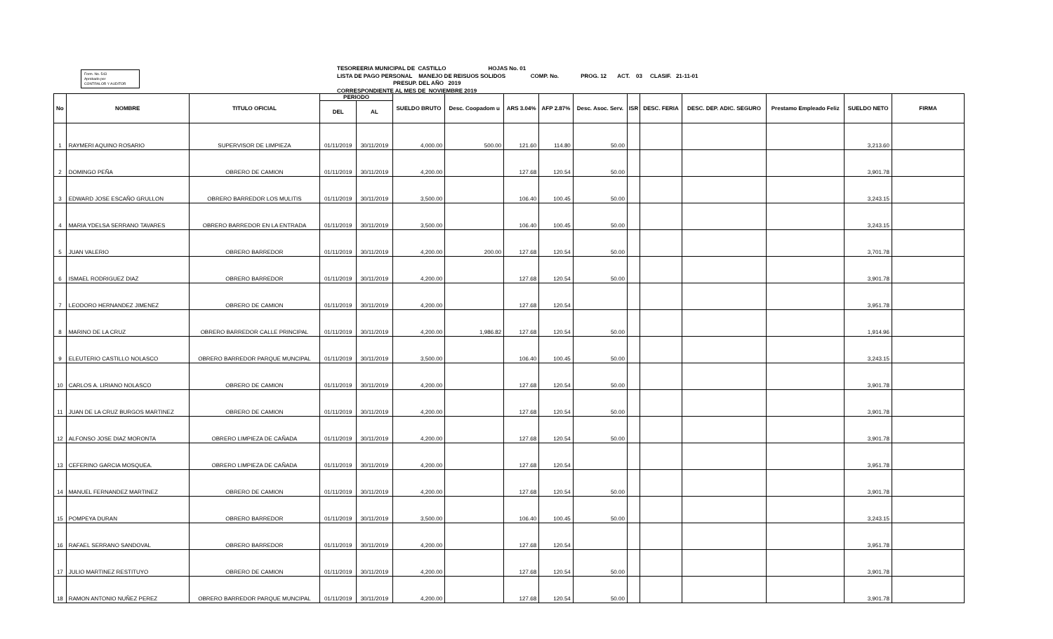Form. No. 543
Aprobado por
CONTRALOR Y AUDITOR
TESOREERIA MUNICIPAL DE CASTILLO HOJAS No. 01 LISTA DE PAGO PERSONAL MANEJO DE REISUOS SOLIDOS COMP. No. PROG. 12 ACT. 03 CLASIF. 21-11-01 PRESUP. DEL AÑO 2019 CORRESPONDIENTE AL MES DE NOVIEMBRE 2019
| No | NOMBRE | TITULO OFICIAL | PERIODO | | SUELDO BRUTO | Desc. Coopadom u | ARS 3.04% | AFP 2.87% | Desc. Asoc. Serv. | ISR | DESC. FERIA | DESC. DEP. ADIC. SEGURO | Prestamo Empleado Feliz | SUELDO NETO | FIRMA |
| --- | --- | --- | --- | --- | --- | --- | --- | --- | --- | --- | --- | --- | --- | --- | --- |
| | | | DEL | AL | | | | | | | | | | | |
| 1 | RAYMERI AQUINO ROSARIO | SUPERVISOR DE LIMPIEZA | 01/11/2019 | 30/11/2019 | 4,000.00 | 500.00 | 121.60 | 114.80 | 50.00 | | | | | 3,213.60 | |
| 2 | DOMINGO PEÑA | OBRERO DE CAMION | 01/11/2019 | 30/11/2019 | 4,200.00 | | 127.68 | 120.54 | 50.00 | | | | | 3,901.78 | |
| 3 | EDWARD JOSE ESCAÑO GRULLON | OBRERO BARREDOR LOS MULITIS | 01/11/2019 | 30/11/2019 | 3,500.00 | | 106.40 | 100.45 | 50.00 | | | | | 3,243.15 | |
| 4 | MARIA YDELSA SERRANO TAVARES | OBRERO BARREDOR EN LA ENTRADA | 01/11/2019 | 30/11/2019 | 3,500.00 | | 106.40 | 100.45 | 50.00 | | | | | 3,243.15 | |
| 5 | JUAN VALERIO | OBRERO BARREDOR | 01/11/2019 | 30/11/2019 | 4,200.00 | 200.00 | 127.68 | 120.54 | 50.00 | | | | | 3,701.78 | |
| 6 | ISMAEL RODRIGUEZ DIAZ | OBRERO BARREDOR | 01/11/2019 | 30/11/2019 | 4,200.00 | | 127.68 | 120.54 | 50.00 | | | | | 3,901.78 | |
| 7 | LEODORO HERNANDEZ JIMENEZ | OBRERO DE CAMION | 01/11/2019 | 30/11/2019 | 4,200.00 | | 127.68 | 120.54 | | | | | | 3,951.78 | |
| 8 | MARINO DE LA CRUZ | OBRERO BARREDOR CALLE PRINCIPAL | 01/11/2019 | 30/11/2019 | 4,200.00 | 1,986.82 | 127.68 | 120.54 | 50.00 | | | | | 1,914.96 | |
| 9 | ELEUTERIO CASTILLO NOLASCO | OBRERO BARREDOR PARQUE MUNCIPAL | 01/11/2019 | 30/11/2019 | 3,500.00 | | 106.40 | 100.45 | 50.00 | | | | | 3,243.15 | |
| 10 | CARLOS A. LIRIANO NOLASCO | OBRERO DE CAMION | 01/11/2019 | 30/11/2019 | 4,200.00 | | 127.68 | 120.54 | 50.00 | | | | | 3,901.78 | |
| 11 | JUAN DE LA CRUZ BURGOS MARTINEZ | OBRERO DE CAMION | 01/11/2019 | 30/11/2019 | 4,200.00 | | 127.68 | 120.54 | 50.00 | | | | | 3,901.78 | |
| 12 | ALFONSO JOSE DIAZ MORONTA | OBRERO LIMPIEZA DE CAÑADA | 01/11/2019 | 30/11/2019 | 4,200.00 | | 127.68 | 120.54 | 50.00 | | | | | 3,901.78 | |
| 13 | CEFERINO GARCIA MOSQUEA. | OBRERO LIMPIEZA DE CAÑADA | 01/11/2019 | 30/11/2019 | 4,200.00 | | 127.68 | 120.54 | | | | | | 3,951.78 | |
| 14 | MANUEL FERNANDEZ MARTINEZ | OBRERO DE CAMION | 01/11/2019 | 30/11/2019 | 4,200.00 | | 127.68 | 120.54 | 50.00 | | | | | 3,901.78 | |
| 15 | POMPEYA DURAN | OBRERO BARREDOR | 01/11/2019 | 30/11/2019 | 3,500.00 | | 106.40 | 100.45 | 50.00 | | | | | 3,243.15 | |
| 16 | RAFAEL SERRANO SANDOVAL | OBRERO BARREDOR | 01/11/2019 | 30/11/2019 | 4,200.00 | | 127.68 | 120.54 | | | | | | 3,951.78 | |
| 17 | JULIO MARTINEZ RESTITUYO | OBRERO DE CAMION | 01/11/2019 | 30/11/2019 | 4,200.00 | | 127.68 | 120.54 | 50.00 | | | | | 3,901.78 | |
| 18 | RAMON ANTONIO NUÑEZ PEREZ | OBRERO BARREDOR PARQUE MUNCIPAL | 01/11/2019 | 30/11/2019 | 4,200.00 | | 127.68 | 120.54 | 50.00 | | | | | 3,901.78 | |